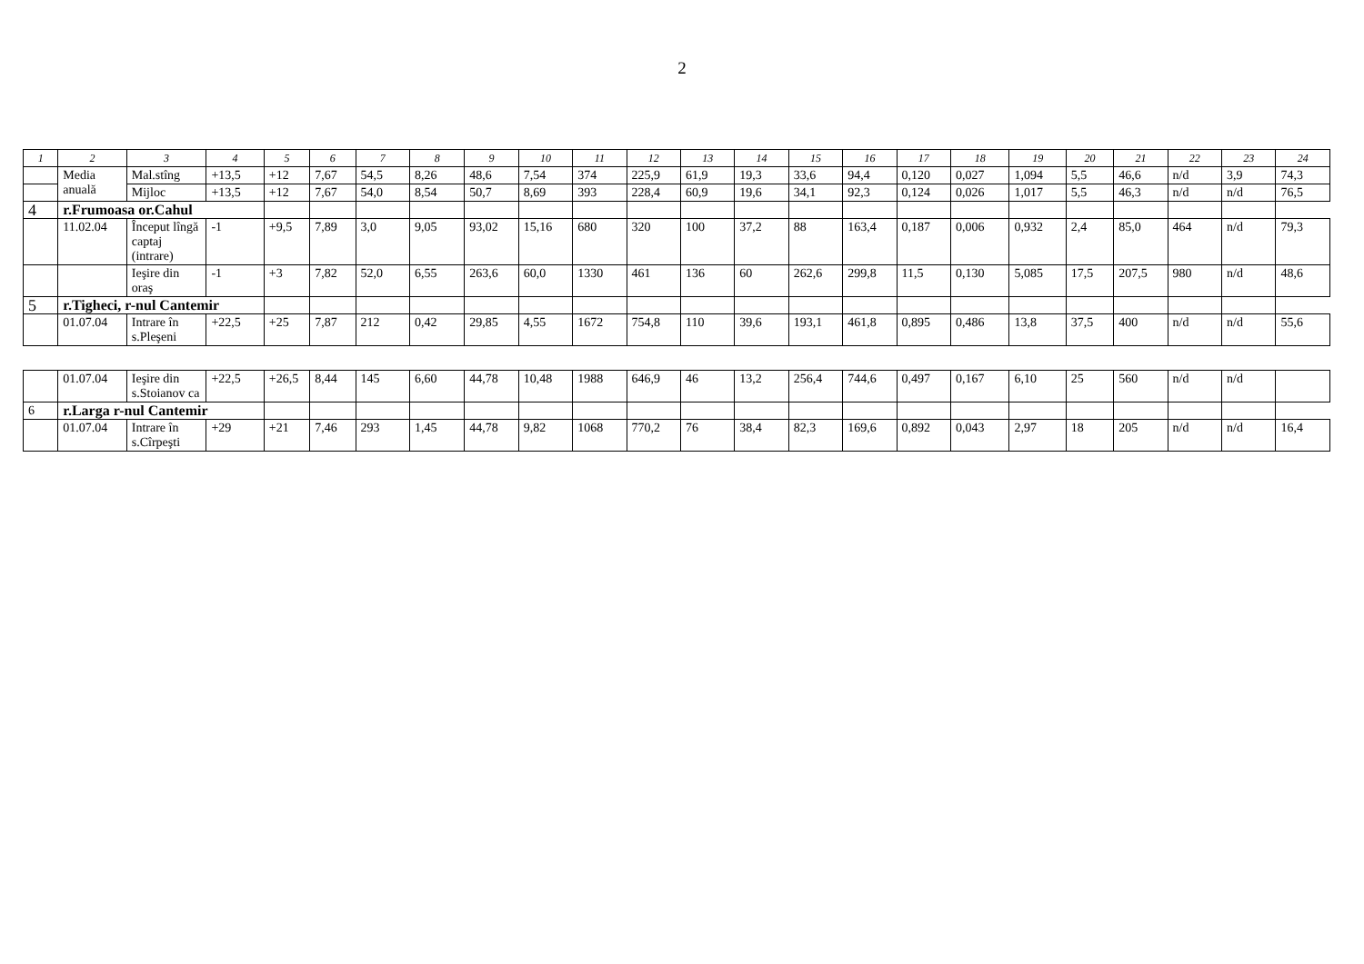2
| 1 | 2 | 3 | 4 | 5 | 6 | 7 | 8 | 9 | 10 | 11 | 12 | 13 | 14 | 15 | 16 | 17 | 18 | 19 | 20 | 21 | 22 | 23 | 24 |
| --- | --- | --- | --- | --- | --- | --- | --- | --- | --- | --- | --- | --- | --- | --- | --- | --- | --- | --- | --- | --- | --- | --- | --- |
| | Media anuală | Mal.stîng | +13,5 | +12 | 7,67 | 54,5 | 8,26 | 48,6 | 7,54 | 374 | 225,9 | 61,9 | 19,3 | 33,6 | 94,4 | 0,120 | 0,027 | 1,094 | 5,5 | 46,6 | n/d | 3,9 | 74,3 |
| | | Mijloc | +13,5 | +12 | 7,67 | 54,0 | 8,54 | 50,7 | 8,69 | 393 | 228,4 | 60,9 | 19,6 | 34,1 | 92,3 | 0,124 | 0,026 | 1,017 | 5,5 | 46,3 | n/d | n/d | 76,5 |
| 4 | r.Frumoasa or.Cahul | | | | | | | | | | | | | | | | | | | | | | |
| | 11.02.04 | Început lîngă captaj (intrare) | -1 | +9,5 | 7,89 | 3,0 | 9,05 | 93,02 | 15,16 | 680 | 320 | 100 | 37,2 | 88 | 163,4 | 0,187 | 0,006 | 0,932 | 2,4 | 85,0 | 464 | n/d | 79,3 |
| | | Ieşire din oraş | -1 | +3 | 7,82 | 52,0 | 6,55 | 263,6 | 60,0 | 1330 | 461 | 136 | 60 | 262,6 | 299,8 | 11,5 | 0,130 | 5,085 | 17,5 | 207,5 | 980 | n/d | 48,6 |
| 5 | r.Tigheci, r-nul Cantemir | | | | | | | | | | | | | | | | | | | | | | |
| | 01.07.04 | Intrare în s.Pleşeni | +22,5 | +25 | 7,87 | 212 | 0,42 | 29,85 | 4,55 | 1672 | 754,8 | 110 | 39,6 | 193,1 | 461,8 | 0,895 | 0,486 | 13,8 | 37,5 | 400 | n/d | n/d | 55,6 |
| | 01.07.04 | Ieşire din s.Stoianov ca | +22,5 | +26,5 | 8,44 | 145 | 6,60 | 44,78 | 10,48 | 1988 | 646,9 | 46 | 13,2 | 256,4 | 744,6 | 0,497 | 0,167 | 6,10 | 25 | 560 | n/d | n/d | |
| 6 | r.Larga r-nul Cantemir | | | | | | | | | | | | | | | | | | | | | | |
| | 01.07.04 | Intrare în s.Cîrpeşti | +29 | +21 | 7,46 | 293 | 1,45 | 44,78 | 9,82 | 1068 | 770,2 | 76 | 38,4 | 82,3 | 169,6 | 0,892 | 0,043 | 2,97 | 18 | 205 | n/d | n/d | 16,4 |